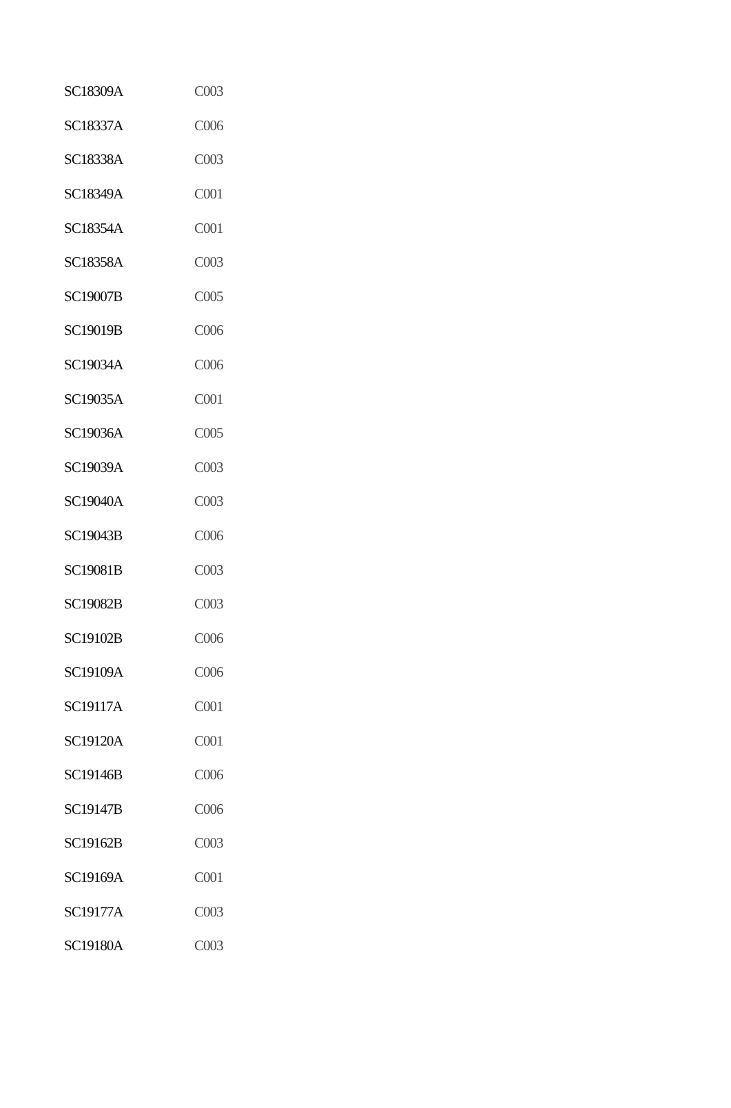| SC18309A | C003 |
| SC18337A | C006 |
| SC18338A | C003 |
| SC18349A | C001 |
| SC18354A | C001 |
| SC18358A | C003 |
| SC19007B | C005 |
| SC19019B | C006 |
| SC19034A | C006 |
| SC19035A | C001 |
| SC19036A | C005 |
| SC19039A | C003 |
| SC19040A | C003 |
| SC19043B | C006 |
| SC19081B | C003 |
| SC19082B | C003 |
| SC19102B | C006 |
| SC19109A | C006 |
| SC19117A | C001 |
| SC19120A | C001 |
| SC19146B | C006 |
| SC19147B | C006 |
| SC19162B | C003 |
| SC19169A | C001 |
| SC19177A | C003 |
| SC19180A | C003 |